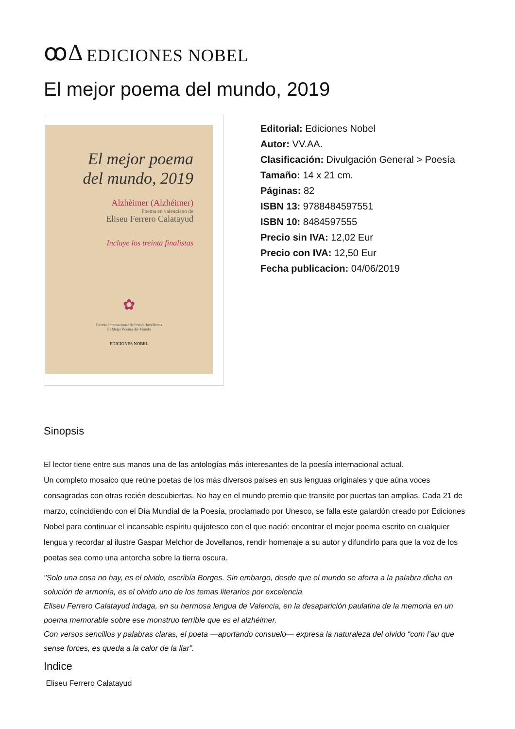ꝏΔ EDICIONES NOBEL
El mejor poema del mundo, 2019
El mejor poema
del mundo, 2019
Alzhèimer (Alzhéimer)
Poema en valenciano de
Eliseu Ferrero Calatayud
Incluye los treinta finalistas
✿
Premio Internacional de Poesía Jovellanos
El Mejor Poema del Mundo
EDICIONES NOBEL
Editorial: Ediciones Nobel
Autor: VV.AA.
Clasificación: Divulgación General > Poesía
Tamaño: 14 x 21 cm.
Páginas: 82
ISBN 13: 9788484597551
ISBN 10: 8484597555
Precio sin IVA: 12,02 Eur
Precio con IVA: 12,50 Eur
Fecha publicacion: 04/06/2019
Sinopsis
El lector tiene entre sus manos una de las antologías más interesantes de la poesía internacional actual.
Un completo mosaico que reúne poetas de los más diversos países en sus lenguas originales y que aúna voces consagradas con otras recién descubiertas. No hay en el mundo premio que transite por puertas tan amplias. Cada 21 de marzo, coincidiendo con el Día Mundial de la Poesía, proclamado por Unesco, se falla este galardón creado por Ediciones Nobel para continuar el incansable espíritu quijotesco con el que nació: encontrar el mejor poema escrito en cualquier lengua y recordar al ilustre Gaspar Melchor de Jovellanos, rendir homenaje a su autor y difundirlo para que la voz de los poetas sea como una antorcha sobre la tierra oscura.
"Solo una cosa no hay, es el olvido, escribía Borges. Sin embargo, desde que el mundo se aferra a la palabra dicha en solución de armonía, es el olvido uno de los temas literarios por excelencia.
Eliseu Ferrero Calatayud indaga, en su hermosa lengua de Valencia, en la desaparición paulatina de la memoria en un poema memorable sobre ese monstruo terrible que es el alzhéimer.
Con versos sencillos y palabras claras, el poeta —aportando consuelo— expresa la naturaleza del olvido “com l’au que sense forces, es queda a la calor de la llar”.
Indice
Eliseu Ferrero Calatayud